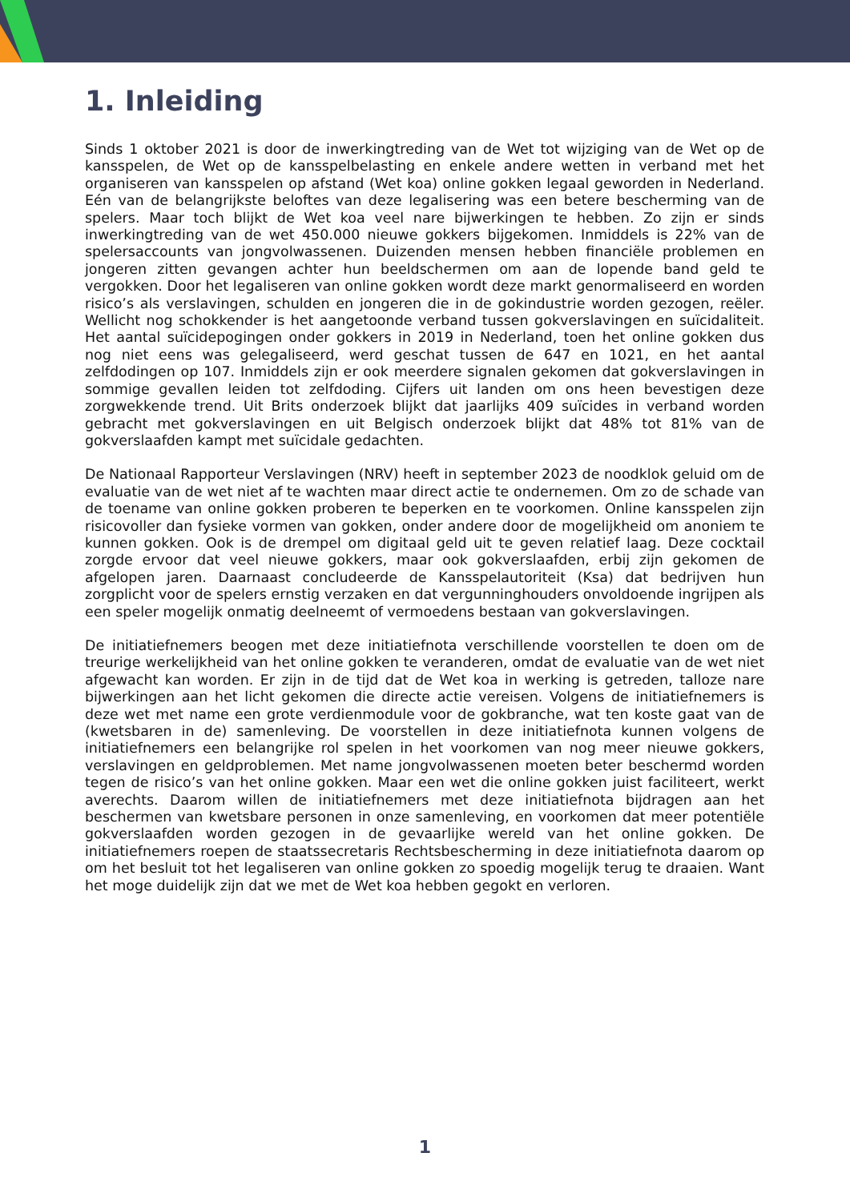1. Inleiding
Sinds 1 oktober 2021 is door de inwerkingtreding van de Wet tot wijziging van de Wet op de kansspelen, de Wet op de kansspelbelasting en enkele andere wetten in verband met het organiseren van kansspelen op afstand (Wet koa) online gokken legaal geworden in Nederland. Eén van de belangrijkste beloftes van deze legalisering was een betere bescherming van de spelers. Maar toch blijkt de Wet koa veel nare bijwerkingen te hebben. Zo zijn er sinds inwerkingtreding van de wet 450.000 nieuwe gokkers bijgekomen. Inmiddels is 22% van de spelersaccounts van jongvolwassenen. Duizenden mensen hebben financiële problemen en jongeren zitten gevangen achter hun beeldschermen om aan de lopende band geld te vergokken. Door het legaliseren van online gokken wordt deze markt genormaliseerd en worden risico’s als verslavingen, schulden en jongeren die in de gokindustrie worden gezogen, reëler. Wellicht nog schokkender is het aangetoonde verband tussen gokverslavingen en suïcidaliteit. Het aantal suïcidepogingen onder gokkers in 2019 in Nederland, toen het online gokken dus nog niet eens was gelegaliseerd, werd geschat tussen de 647 en 1021, en het aantal zelfdodingen op 107. Inmiddels zijn er ook meerdere signalen gekomen dat gokverslavingen in sommige gevallen leiden tot zelfdoding. Cijfers uit landen om ons heen bevestigen deze zorgwekkende trend. Uit Brits onderzoek blijkt dat jaarlijks 409 suïcides in verband worden gebracht met gokverslavingen en uit Belgisch onderzoek blijkt dat 48% tot 81% van de gokverslaafden kampt met suïcidale gedachten.
De Nationaal Rapporteur Verslavingen (NRV) heeft in september 2023 de noodklok geluid om de evaluatie van de wet niet af te wachten maar direct actie te ondernemen. Om zo de schade van de toename van online gokken proberen te beperken en te voorkomen. Online kansspelen zijn risicovoller dan fysieke vormen van gokken, onder andere door de mogelijkheid om anoniem te kunnen gokken. Ook is de drempel om digitaal geld uit te geven relatief laag. Deze cocktail zorgde ervoor dat veel nieuwe gokkers, maar ook gokverslaafden, erbij zijn gekomen de afgelopen jaren. Daarnaast concludeerde de Kansspelautoriteit (Ksa) dat bedrijven hun zorgplicht voor de spelers ernstig verzaken en dat vergunninghouders onvoldoende ingrijpen als een speler mogelijk onmatig deelneemt of vermoedens bestaan van gokverslavingen.
De initiatiefnemers beogen met deze initiatiefnota verschillende voorstellen te doen om de treurige werkelijkheid van het online gokken te veranderen, omdat de evaluatie van de wet niet afgewacht kan worden. Er zijn in de tijd dat de Wet koa in werking is getreden, talloze nare bijwerkingen aan het licht gekomen die directe actie vereisen. Volgens de initiatiefnemers is deze wet met name een grote verdienmodule voor de gokbranche, wat ten koste gaat van de (kwetsbaren in de) samenleving. De voorstellen in deze initiatiefnota kunnen volgens de initiatiefnemers een belangrijke rol spelen in het voorkomen van nog meer nieuwe gokkers, verslavingen en geldproblemen. Met name jongvolwassenen moeten beter beschermd worden tegen de risico’s van het online gokken. Maar een wet die online gokken juist faciliteert, werkt averechts. Daarom willen de initiatiefnemers met deze initiatiefnota bijdragen aan het beschermen van kwetsbare personen in onze samenleving, en voorkomen dat meer potentiële gokverslaafden worden gezogen in de gevaarlijke wereld van het online gokken. De initiatiefnemers roepen de staatssecretaris Rechtsbescherming in deze initiatiefnota daarom op om het besluit tot het legaliseren van online gokken zo spoedig mogelijk terug te draaien. Want het moge duidelijk zijn dat we met de Wet koa hebben gegokt en verloren.
1